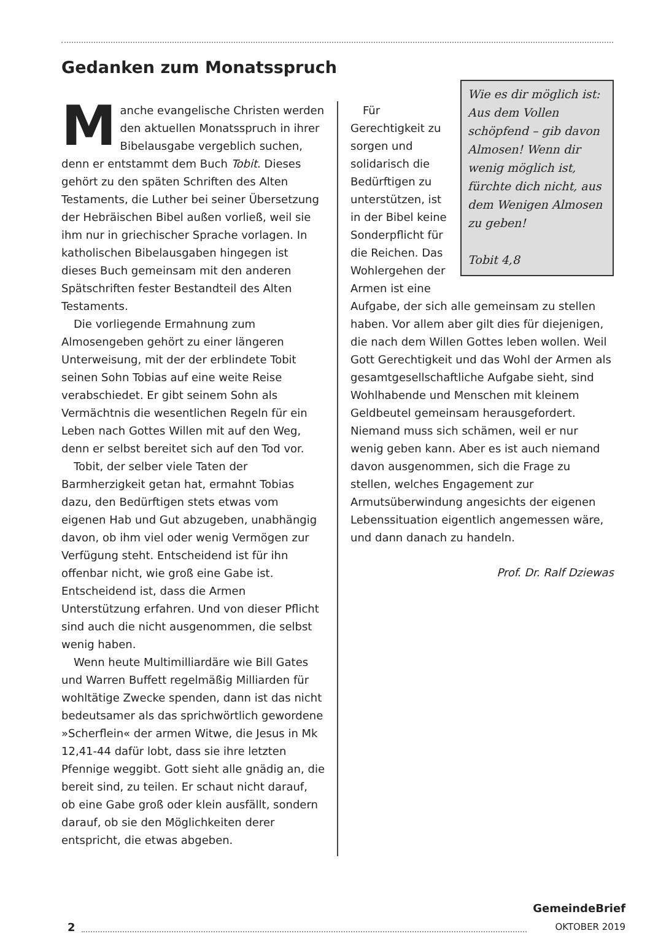Gedanken zum Monatsspruch
Manche evangelische Christen werden den aktuellen Monatsspruch in ihrer Bibelausgabe vergeblich suchen, denn er entstammt dem Buch Tobit. Dieses gehört zu den späten Schriften des Alten Testaments, die Luther bei seiner Übersetzung der Hebräischen Bibel außen vorließ, weil sie ihm nur in griechischer Sprache vorlagen. In katholischen Bibelausgaben hingegen ist dieses Buch gemeinsam mit den anderen Spätschriften fester Bestandteil des Alten Testaments.
Die vorliegende Ermahnung zum Almosengeben gehört zu einer längeren Unterweisung, mit der der erblindete Tobit seinen Sohn Tobias auf eine weite Reise verabschiedet. Er gibt seinem Sohn als Vermächtnis die wesentlichen Regeln für ein Leben nach Gottes Willen mit auf den Weg, denn er selbst bereitet sich auf den Tod vor.
Tobit, der selber viele Taten der Barmherzigkeit getan hat, ermahnt Tobias dazu, den Bedürftigen stets etwas vom eigenen Hab und Gut abzugeben, unabhängig davon, ob ihm viel oder wenig Vermögen zur Verfügung steht. Entscheidend ist für ihn offenbar nicht, wie groß eine Gabe ist. Entscheidend ist, dass die Armen Unterstützung erfahren. Und von dieser Pflicht sind auch die nicht ausgenommen, die selbst wenig haben.
Wenn heute Multimilliardäre wie Bill Gates und Warren Buffett regelmäßig Milliarden für wohltätige Zwecke spenden, dann ist das nicht bedeutsamer als das sprichwörtlich gewordene »Scherflein« der armen Witwe, die Jesus in Mk 12,41-44 dafür lobt, dass sie ihre letzten Pfennige weggibt. Gott sieht alle gnädig an, die bereit sind, zu teilen. Er schaut nicht darauf, ob eine Gabe groß oder klein ausfällt, sondern darauf, ob sie den Möglichkeiten derer entspricht, die etwas abgeben.
Wie es dir möglich ist: Aus dem Vollen schöpfend – gib davon Almosen! Wenn dir wenig möglich ist, fürchte dich nicht, aus dem Wenigen Almosen zu geben!
Tobit 4,8
Für Gerechtigkeit zu sorgen und solidarisch die Bedürftigen zu unterstützen, ist in der Bibel keine Sonderpflicht für die Reichen. Das Wohlergehen der Armen ist eine Aufgabe, der sich alle gemeinsam zu stellen haben. Vor allem aber gilt dies für diejenigen, die nach dem Willen Gottes leben wollen. Weil Gott Gerechtigkeit und das Wohl der Armen als gesamtgesellschaftliche Aufgabe sieht, sind Wohlhabende und Menschen mit kleinem Geldbeutel gemeinsam herausgefordert. Niemand muss sich schämen, weil er nur wenig geben kann. Aber es ist auch niemand davon ausgenommen, sich die Frage zu stellen, welches Engagement zur Armutsüberwindung angesichts der eigenen Lebenssituation eigentlich angemessen wäre, und dann danach zu handeln.
Prof. Dr. Ralf Dziewas
2
GemeindeBrief
OKTOBER 2019